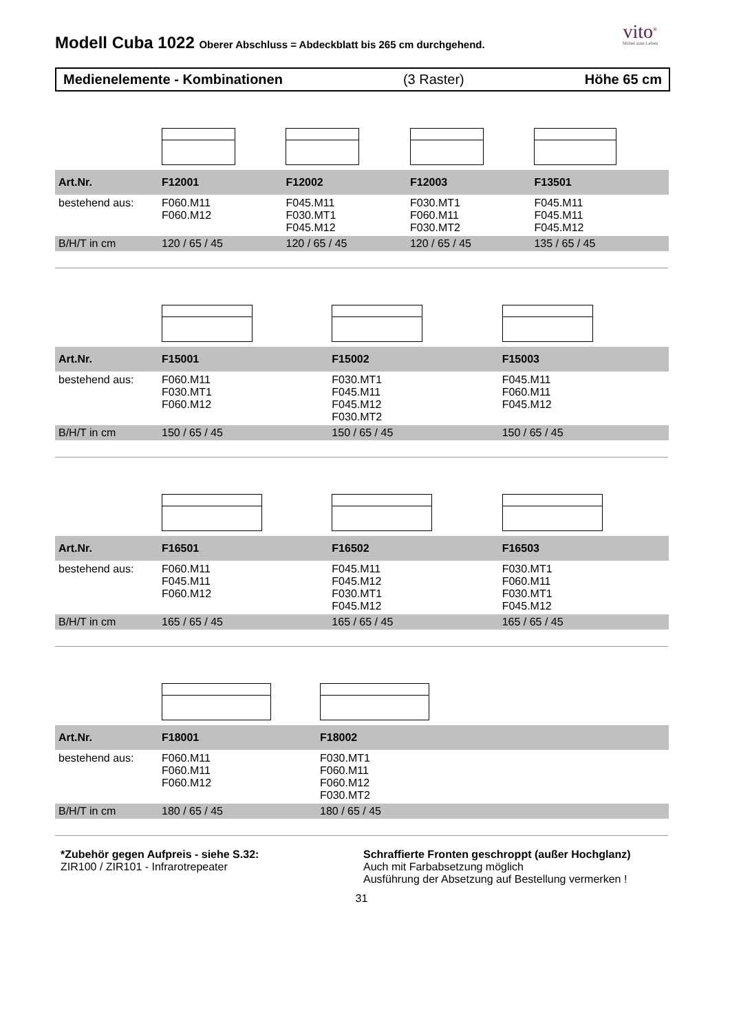Modell Cuba 1022 Oberer Abschluss = Abdeckblatt bis 265 cm durchgehend.
vito<sup>®</sup>
Möbel zum Leben
Medienelemente - Kombinationen (3 Raster) Höhe 65 cm
| Art.Nr. | F12001 | F12002 | F12003 | F13501 |
| --- | --- | --- | --- | --- |
| bestehend aus: | F060.M11 F060.M12 | F045.M11 F030.MT1 F045.M12 | F030.MT1 F060.M11 F030.MT2 | F045.M11 F045.M11 F045.M12 |
| B/H/T in cm | 120 / 65 / 45 | 120 / 65 / 45 | 120 / 65 / 45 | 135 / 65 / 45 |
| Art.Nr. | F15001 | F15002 | F15003 |
| --- | --- | --- | --- |
| bestehend aus: | F060.M11 F030.MT1 F060.M12 | F030.MT1 F045.M11 F045.M12 F030.MT2 | F045.M11 F060.M11 F045.M12 |
| B/H/T in cm | 150 / 65 / 45 | 150 / 65 / 45 | 150 / 65 / 45 |
| Art.Nr. | F16501 | F16502 | F16503 |
| --- | --- | --- | --- |
| bestehend aus: | F060.M11 F045.M11 F060.M12 | F045.M11 F045.M12 F030.MT1 F045.M12 | F030.MT1 F060.M11 F030.MT1 F045.M12 |
| B/H/T in cm | 165 / 65 / 45 | 165 / 65 / 45 | 165 / 65 / 45 |
| Art.Nr. | F18001 | F18002 |
| --- | --- | --- |
| bestehend aus: | F060.M11 F060.M11 F060.M12 | F030.MT1 F060.M11 F060.M12 F030.MT2 |
| B/H/T in cm | 180 / 65 / 45 | 180 / 65 / 45 |
*Zubehör gegen Aufpreis - siehe S.32:
ZIR100 / ZIR101 - Infrarotrepeater
Schraffierte Fronten geschroppt (außer Hochglanz)
Auch mit Farbabsetzung möglich
Ausführung der Absetzung auf Bestellung vermerken !
31